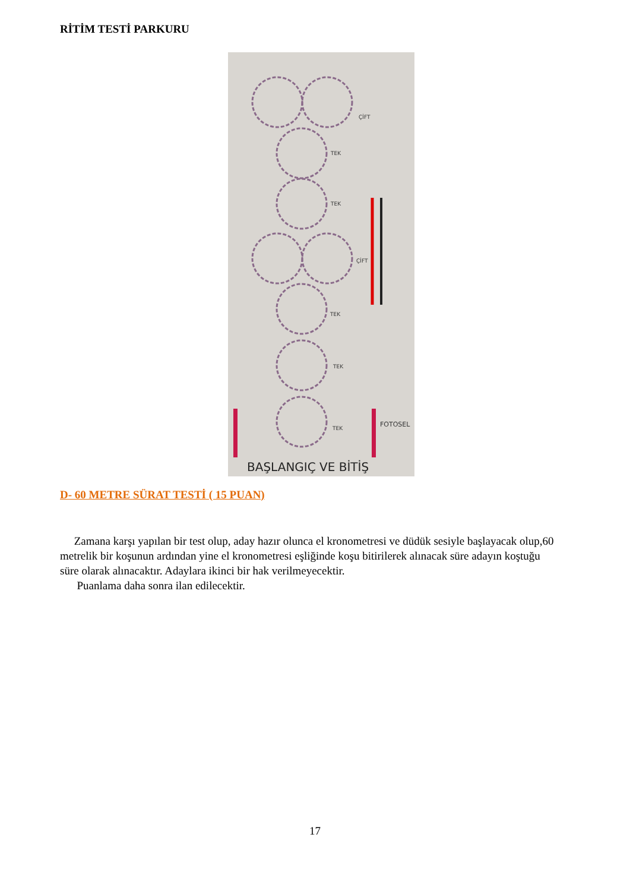RİTİM TESTİ PARKURU
ÇİFT
TEK
TEK
ÇİFT
TEK
TEK
TEK
FOTOSEL
BAŞLANGIÇ VE BİTİŞ
D- 60 METRE SÜRAT TESTİ ( 15 PUAN)
Zamana karşı yapılan bir test olup, aday hazır olunca el kronometresi ve düdük sesiyle başlayacak olup,60 metrelik bir koşunun ardından yine el kronometresi eşliğinde koşu bitirilerek alınacak süre adayın koştuğu süre olarak alınacaktır. Adaylara ikinci bir hak verilmeyecektir.
Puanlama daha sonra ilan edilecektir.
17